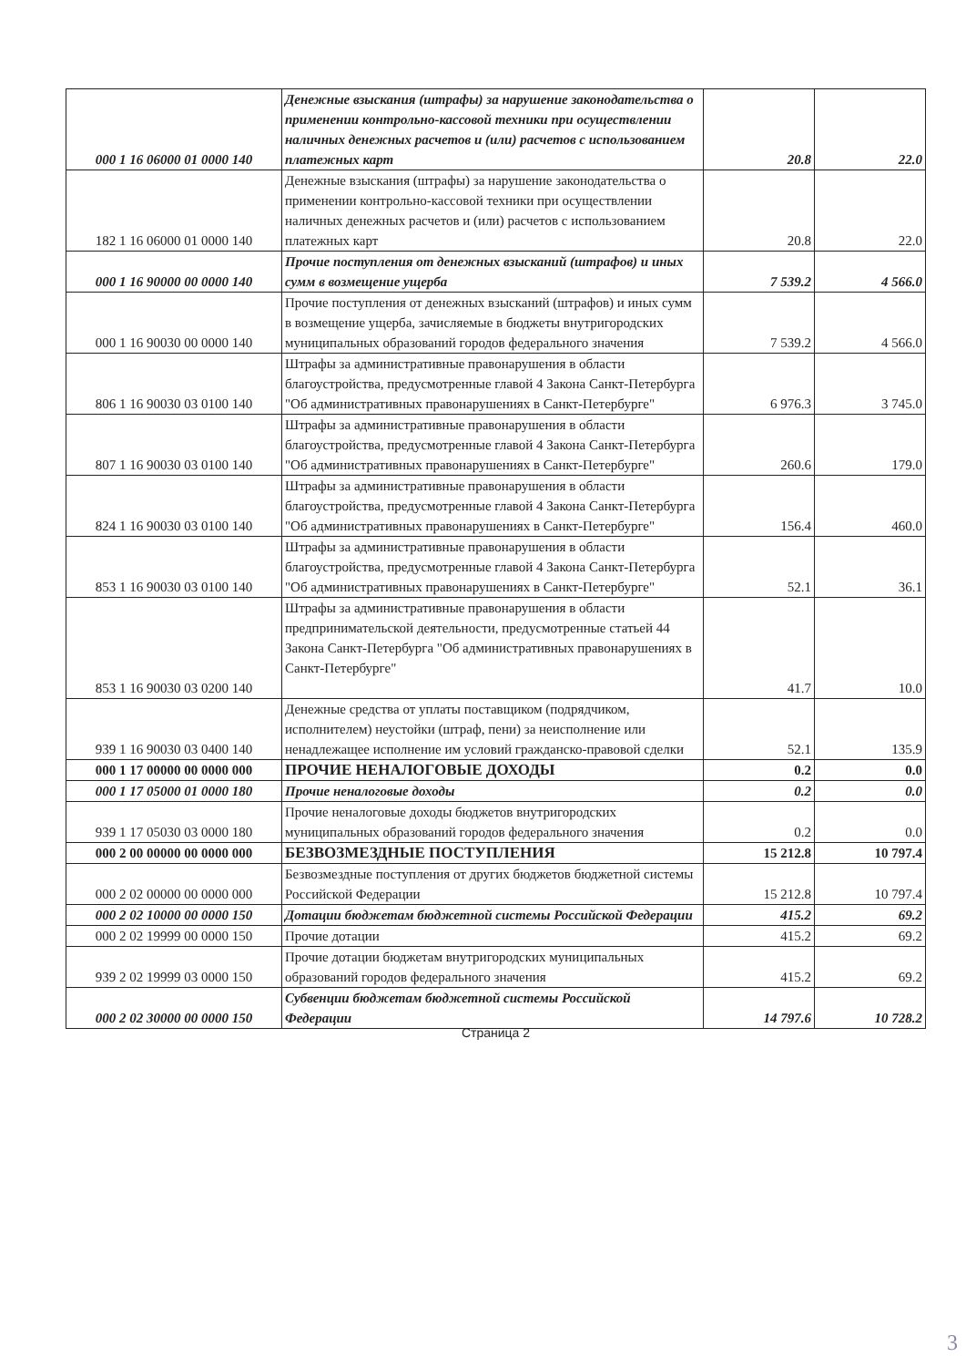| 000 1 16 06000 01 0000 140 | Денежные взыскания (штрафы) за нарушение законодательства о применении контрольно-кассовой техники при осуществлении наличных денежных расчетов и (или) расчетов с использованием платежных карт | 20.8 | 22.0 |
| 182 1 16 06000 01 0000 140 | Денежные взыскания (штрафы) за нарушение законодательства о применении контрольно-кассовой техники при осуществлении наличных денежных расчетов и (или) расчетов с использованием платежных карт | 20.8 | 22.0 |
| 000 1 16 90000 00 0000 140 | Прочие поступления от денежных взысканий (штрафов) и иных сумм в возмещение ущерба | 7 539.2 | 4 566.0 |
| 000 1 16 90030 00 0000 140 | Прочие поступления от денежных взысканий (штрафов) и иных сумм в возмещение ущерба, зачисляемые в бюджеты внутригородских муниципальных образований городов федерального значения | 7 539.2 | 4 566.0 |
| 806 1 16 90030 03 0100 140 | Штрафы за административные правонарушения в области благоустройства, предусмотренные главой 4 Закона Санкт-Петербурга "Об административных правонарушениях в Санкт-Петербурге" | 6 976.3 | 3 745.0 |
| 807 1 16 90030 03 0100 140 | Штрафы за административные правонарушения в области благоустройства, предусмотренные главой 4 Закона Санкт-Петербурга "Об административных правонарушениях в Санкт-Петербурге" | 260.6 | 179.0 |
| 824 1 16 90030 03 0100 140 | Штрафы за административные правонарушения в области благоустройства, предусмотренные главой 4 Закона Санкт-Петербурга "Об административных правонарушениях в Санкт-Петербурге" | 156.4 | 460.0 |
| 853 1 16 90030 03 0100 140 | Штрафы за административные правонарушения в области благоустройства, предусмотренные главой 4 Закона Санкт-Петербурга "Об административных правонарушениях в Санкт-Петербурге" | 52.1 | 36.1 |
| 853 1 16 90030 03 0200 140 | Штрафы за административные правонарушения в области предпринимательской деятельности, предусмотренные статьей 44 Закона Санкт-Петербурга "Об административных правонарушениях в Санкт-Петербурге" | 41.7 | 10.0 |
| 939 1 16 90030 03 0400 140 | Денежные средства от уплаты поставщиком (подрядчиком, исполнителем) неустойки (штраф, пени) за неисполнение или ненадлежащее исполнение им условий гражданско-правовой сделки | 52.1 | 135.9 |
| 000 1 17 00000 00 0000 000 | ПРОЧИЕ НЕНАЛОГОВЫЕ ДОХОДЫ | 0.2 | 0.0 |
| 000 1 17 05000 01 0000 180 | Прочие неналоговые доходы | 0.2 | 0.0 |
| 939 1 17 05030 03 0000 180 | Прочие неналоговые доходы бюджетов внутригородских муниципальных образований городов федерального значения | 0.2 | 0.0 |
| 000 2 00 00000 00 0000 000 | БЕЗВОЗМЕЗДНЫЕ ПОСТУПЛЕНИЯ | 15 212.8 | 10 797.4 |
| 000 2 02 00000 00 0000 000 | Безвозмездные поступления от других бюджетов бюджетной системы Российской Федерации | 15 212.8 | 10 797.4 |
| 000 2 02 10000 00 0000 150 | Дотации бюджетам бюджетной системы Российской Федерации | 415.2 | 69.2 |
| 000 2 02 19999 00 0000 150 | Прочие дотации | 415.2 | 69.2 |
| 939 2 02 19999 03 0000 150 | Прочие дотации бюджетам внутригородских муниципальных образований городов федерального значения | 415.2 | 69.2 |
| 000 2 02 30000 00 0000 150 | Субвенции бюджетам бюджетной системы Российской Федерации | 14 797.6 | 10 728.2 |
Страница 2
3